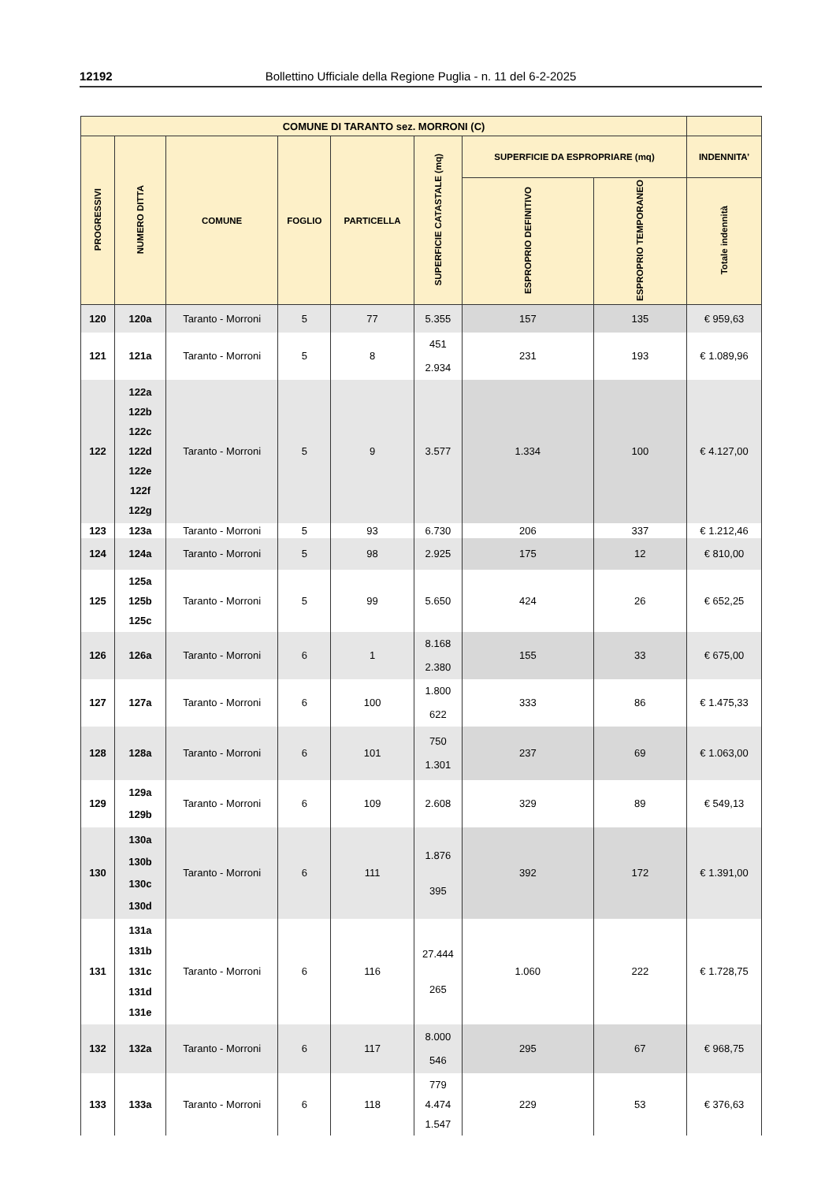12192 Bollettino Ufficiale della Regione Puglia - n. 11 del 6-2-2025
| COMUNE DI TARANTO sez. MORRONI (C) | | | | | | | | |
| --- | --- | --- | --- | --- | --- | --- | --- | --- |
| PROGRESSIVI | NUMERO DITTA | COMUNE | FOGLIO | PARTICELLA | SUPERFICIE CATASTALE (mq) | SUPERFICIE DA ESPROPRIARE (mq) | | INDENNITA’ |
| | | | | | | ESPROPRIO DEFINITIVO | ESPROPRIO TEMPORANEO | Totale indennità |
| 120 | 120a | Taranto - Morroni | 5 | 77 | 5.355 | 157 | 135 | € 959,63 |
| 121 | 121a | Taranto - Morroni | 5 | 8 | 451 2.934 | 231 | 193 | € 1.089,96 |
| 122 | 122a 122b 122c 122d 122e 122f 122g | Taranto - Morroni | 5 | 9 | 3.577 | 1.334 | 100 | € 4.127,00 |
| 123 | 123a | Taranto - Morroni | 5 | 93 | 6.730 | 206 | 337 | € 1.212,46 |
| 124 | 124a | Taranto - Morroni | 5 | 98 | 2.925 | 175 | 12 | € 810,00 |
| 125 | 125a 125b 125c | Taranto - Morroni | 5 | 99 | 5.650 | 424 | 26 | € 652,25 |
| 126 | 126a | Taranto - Morroni | 6 | 1 | 8.168 2.380 | 155 | 33 | € 675,00 |
| 127 | 127a | Taranto - Morroni | 6 | 100 | 1.800 622 | 333 | 86 | € 1.475,33 |
| 128 | 128a | Taranto - Morroni | 6 | 101 | 750 1.301 | 237 | 69 | € 1.063,00 |
| 129 | 129a 129b | Taranto - Morroni | 6 | 109 | 2.608 | 329 | 89 | € 549,13 |
| 130 | 130a 130b 130c 130d | Taranto - Morroni | 6 | 111 | 1.876 395 | 392 | 172 | € 1.391,00 |
| 131 | 131a 131b 131c 131d 131e | Taranto - Morroni | 6 | 116 | 27.444 265 | 1.060 | 222 | € 1.728,75 |
| 132 | 132a | Taranto - Morroni | 6 | 117 | 8.000 546 | 295 | 67 | € 968,75 |
| 133 | 133a | Taranto - Morroni | 6 | 118 | 779 4.474 1.547 | 229 | 53 | € 376,63 |